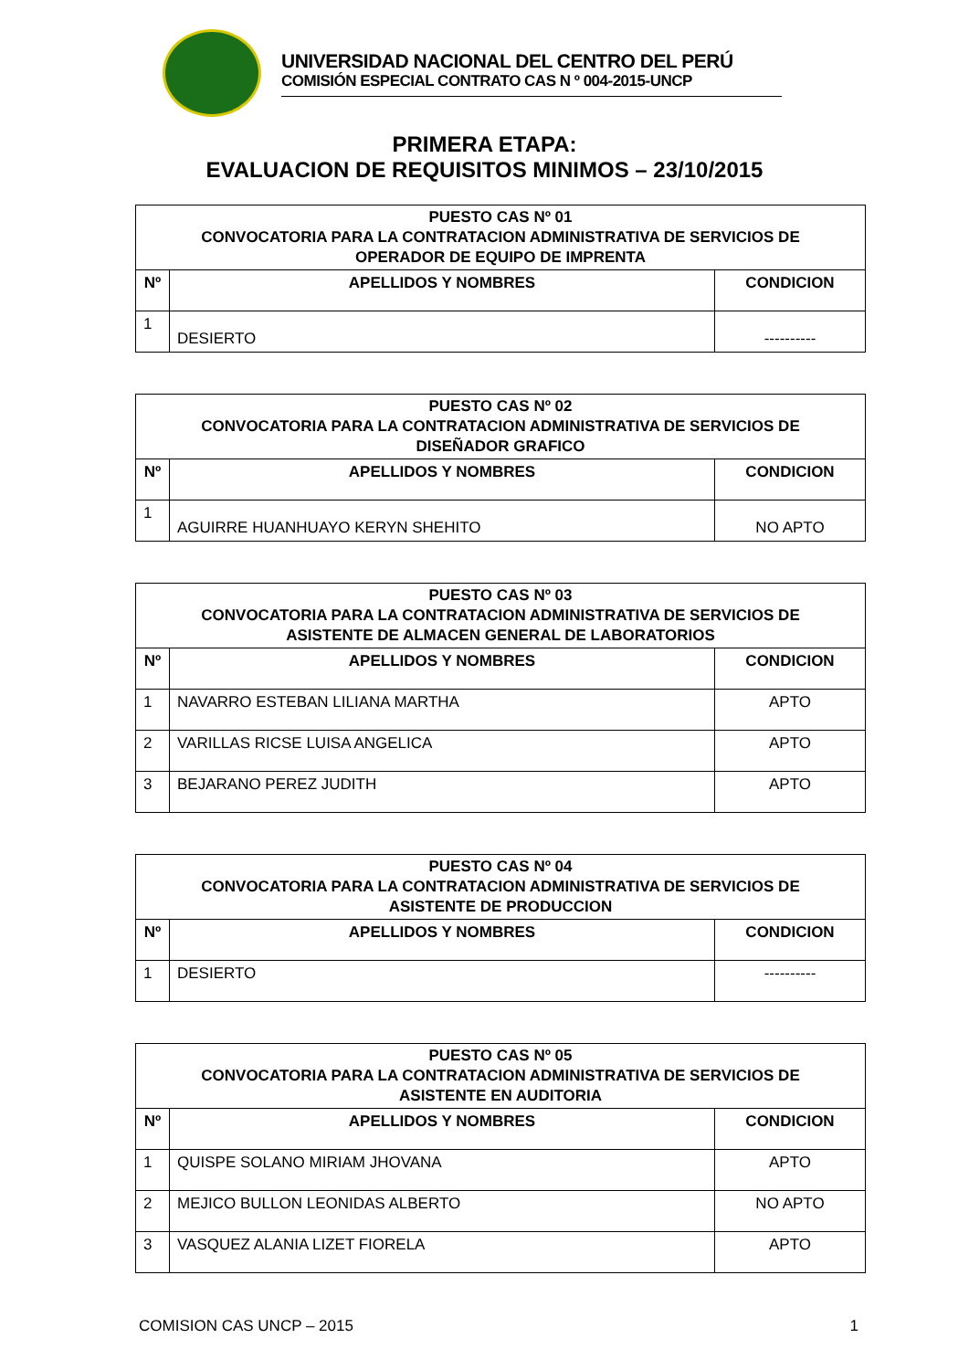UNIVERSIDAD NACIONAL DEL CENTRO DEL PERÚ
COMISIÓN ESPECIAL CONTRATO CAS N º 004-2015-UNCP
PRIMERA ETAPA:
EVALUACION DE REQUISITOS MINIMOS – 23/10/2015
| PUESTO CAS Nº 01 CONVOCATORIA PARA LA CONTRATACION ADMINISTRATIVA DE SERVICIOS DE OPERADOR DE EQUIPO DE IMPRENTA | | |
| --- | --- | --- |
| Nº | APELLIDOS Y NOMBRES | CONDICION |
| 1 | DESIERTO | ---------- |
| PUESTO CAS Nº 02 CONVOCATORIA PARA LA CONTRATACION ADMINISTRATIVA DE SERVICIOS DE DISEÑADOR GRAFICO | | |
| --- | --- | --- |
| Nº | APELLIDOS Y NOMBRES | CONDICION |
| 1 | AGUIRRE HUANHUAYO KERYN SHEHITO | NO APTO |
| PUESTO CAS Nº 03 CONVOCATORIA PARA LA CONTRATACION ADMINISTRATIVA DE SERVICIOS DE ASISTENTE DE ALMACEN GENERAL DE LABORATORIOS | | |
| --- | --- | --- |
| Nº | APELLIDOS Y NOMBRES | CONDICION |
| 1 | NAVARRO ESTEBAN LILIANA MARTHA | APTO |
| 2 | VARILLAS RICSE LUISA ANGELICA | APTO |
| 3 | BEJARANO PEREZ JUDITH | APTO |
| PUESTO CAS Nº 04 CONVOCATORIA PARA LA CONTRATACION ADMINISTRATIVA DE SERVICIOS DE ASISTENTE DE PRODUCCION | | |
| --- | --- | --- |
| Nº | APELLIDOS Y NOMBRES | CONDICION |
| 1 | DESIERTO | ---------- |
| PUESTO CAS Nº 05 CONVOCATORIA PARA LA CONTRATACION ADMINISTRATIVA DE SERVICIOS DE ASISTENTE EN AUDITORIA | | |
| --- | --- | --- |
| Nº | APELLIDOS Y NOMBRES | CONDICION |
| 1 | QUISPE SOLANO MIRIAM JHOVANA | APTO |
| 2 | MEJICO BULLON LEONIDAS ALBERTO | NO APTO |
| 3 | VASQUEZ ALANIA LIZET FIORELA | APTO |
COMISION CAS UNCP – 2015 1